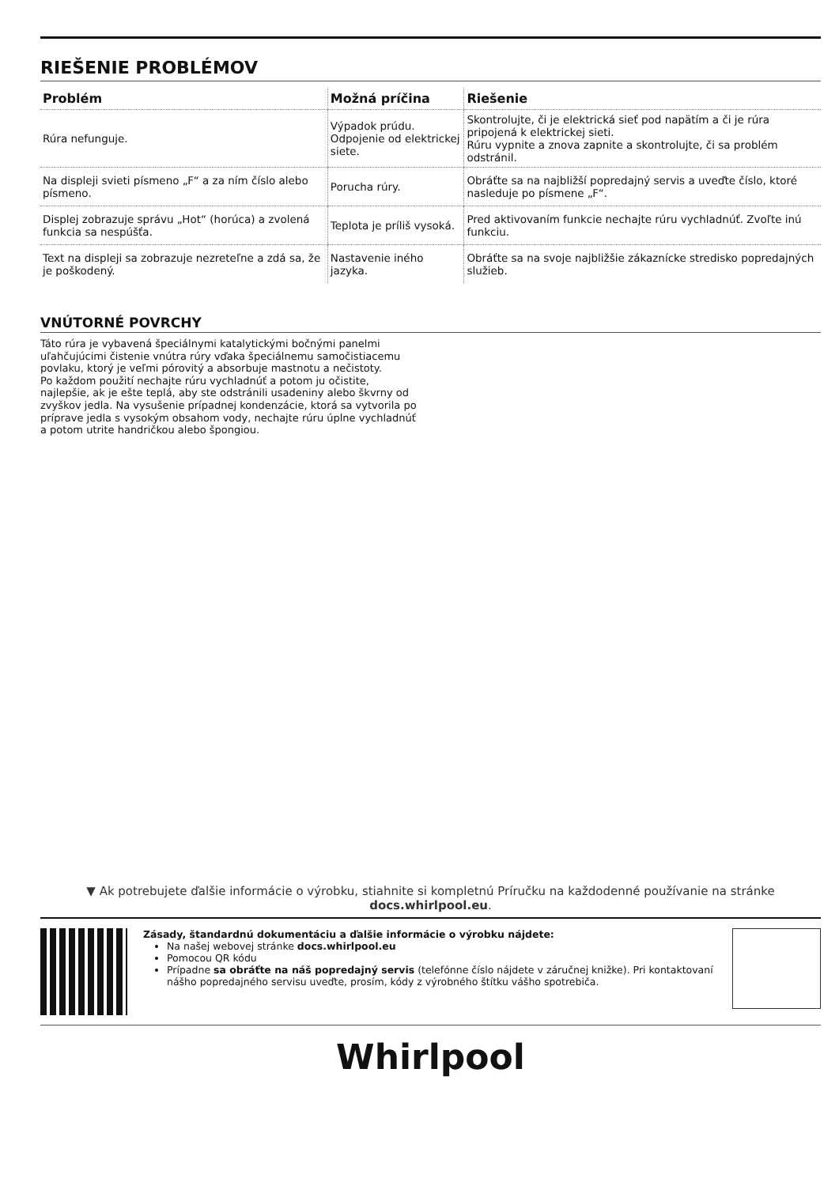RIEŠENIE PROBLÉMOV
| Problém | Možná príčina | Riešenie |
| --- | --- | --- |
| Rúra nefunguje. | Výpadok prúdu. Odpojenie od elektrickej siete. | Skontrolujte, či je elektrická sieť pod napätím a či je rúra pripojená k elektrickej sieti. Rúru vypnite a znova zapnite a skontrolujte, či sa problém odstránil. |
| Na displeji svieti písmeno „F“ a za ním číslo alebo písmeno. | Porucha rúry. | Obráťte sa na najbližší popredajný servis a uveďte číslo, ktoré nasleduje po písmene „F“. |
| Displej zobrazuje správu „Hot“ (horúca) a zvolená funkcia sa nespúšťa. | Teplota je príliš vysoká. | Pred aktivovaním funkcie nechajte rúru vychladnúť. Zvoľte inú funkciu. |
| Text na displeji sa zobrazuje nezreteľne a zdá sa, že je poškodený. | Nastavenie iného jazyka. | Obráťte sa na svoje najbližšie zákaznícke stredisko popredajných služieb. |
VNÚTORNÉ POVRCHY
Táto rúra je vybavená špeciálnymi katalytickými bočnými panelmi uľahčujúcimi čistenie vnútra rúry vďaka špeciálnemu samočistiacemu povlaku, ktorý je veľmi pórovitý a absorbuje mastnotu a nečistoty.
Po každom použití nechajte rúru vychladnúť a potom ju očistite, najlepšie, ak je ešte teplá, aby ste odstránili usadeniny alebo škvrny od zvyškov jedla. Na vysušenie prípadnej kondenzácie, ktorá sa vytvorila po príprave jedla s vysokým obsahom vody, nechajte rúru úplne vychladnúť a potom utrite handričkou alebo špongiou.
▼ Ak potrebujete ďalšie informácie o výrobku, stiahnite si kompletnú Príručku na každodenné používanie na stránke docs.whirlpool.eu.
Zásady, štandardnú dokumentáciu a ďalšie informácie o výrobku nájdete:
Na našej webovej stránke docs.whirlpool.eu
Pomocou QR kódu
Prípadne sa obráťte na náš popredajný servis (telefónne číslo nájdete v záručnej knižke). Pri kontaktovaní nášho popredajného servisu uveďte, prosím, kódy z výrobného štítku vášho spotrebiča.
Whirlpool